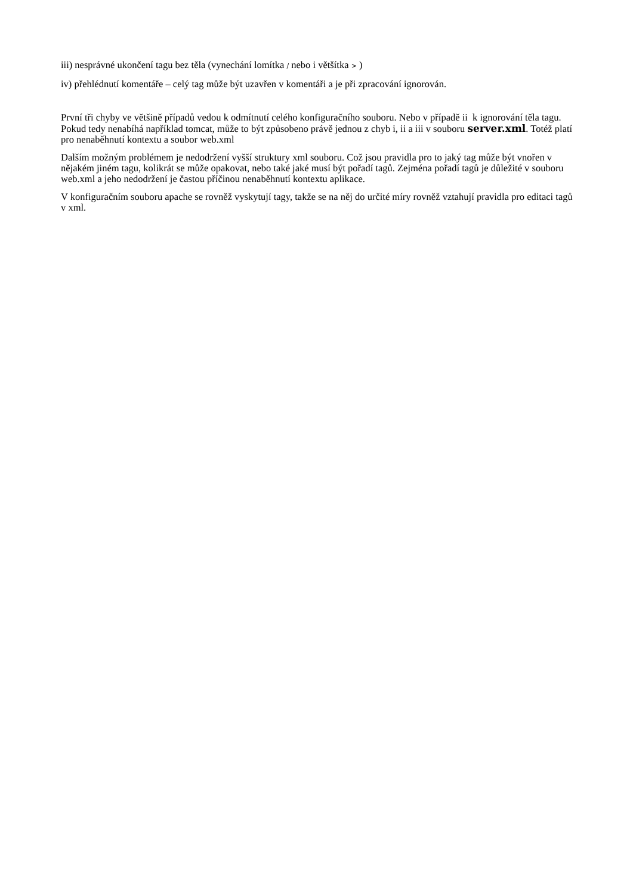iii) nesprávné ukončení tagu bez těla (vynechání lomítka / nebo i většítka > )
iv) přehlédnutí komentáře – celý tag může být uzavřen v komentáři a je při zpracování ignorován.
První tři chyby ve většině případů vedou k odmítnutí celého konfiguračního souboru. Nebo v případě ii k ignorování těla tagu. Pokud tedy nenabíhá například tomcat, může to být způsobeno právě jednou z chyb i, ii a iii v souboru server.xml. Totéž platí pro nenaběhnutí kontextu a soubor web.xml
Dalším možným problémem je nedodržení vyšší struktury xml souboru. Což jsou pravidla pro to jaký tag může být vnořen v nějakém jiném tagu, kolikrát se může opakovat, nebo také jaké musí být pořadí tagů. Zejména pořadí tagů je důležité v souboru web.xml a jeho nedodržení je častou příčinou nenaběhnutí kontextu aplikace.
V konfiguračním souboru apache se rovněž vyskytují tagy, takže se na něj do určité míry rovněž vztahují pravidla pro editaci tagů v xml.